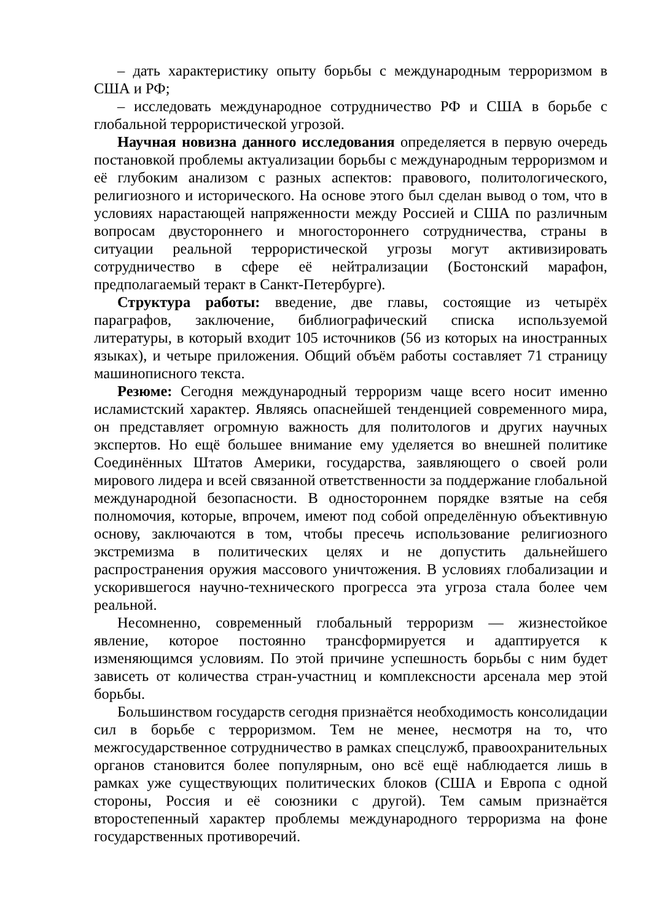– дать характеристику опыту борьбы с международным терроризмом в США и РФ;
– исследовать международное сотрудничество РФ и США в борьбе с глобальной террористической угрозой.
Научная новизна данного исследования определяется в первую очередь постановкой проблемы актуализации борьбы с международным терроризмом и её глубоким анализом с разных аспектов: правового, политологического, религиозного и исторического. На основе этого был сделан вывод о том, что в условиях нарастающей напряженности между Россией и США по различным вопросам двустороннего и многостороннего сотрудничества, страны в ситуации реальной террористической угрозы могут активизировать сотрудничество в сфере её нейтрализации (Бостонский марафон, предполагаемый теракт в Санкт-Петербурге).
Структура работы: введение, две главы, состоящие из четырёх параграфов, заключение, библиографический списка используемой литературы, в который входит 105 источников (56 из которых на иностранных языках), и четыре приложения. Общий объём работы составляет 71 страницу машинописного текста.
Резюме: Сегодня международный терроризм чаще всего носит именно исламистский характер. Являясь опаснейшей тенденцией современного мира, он представляет огромную важность для политологов и других научных экспертов. Но ещё большее внимание ему уделяется во внешней политике Соединённых Штатов Америки, государства, заявляющего о своей роли мирового лидера и всей связанной ответственности за поддержание глобальной международной безопасности. В одностороннем порядке взятые на себя полномочия, которые, впрочем, имеют под собой определённую объективную основу, заключаются в том, чтобы пресечь использование религиозного экстремизма в политических целях и не допустить дальнейшего распространения оружия массового уничтожения. В условиях глобализации и ускорившегося научно-технического прогресса эта угроза стала более чем реальной.
Несомненно, современный глобальный терроризм — жизнестойкое явление, которое постоянно трансформируется и адаптируется к изменяющимся условиям. По этой причине успешность борьбы с ним будет зависеть от количества стран-участниц и комплексности арсенала мер этой борьбы.
Большинством государств сегодня признаётся необходимость консолидации сил в борьбе с терроризмом. Тем не менее, несмотря на то, что межгосударственное сотрудничество в рамках спецслужб, правоохранительных органов становится более популярным, оно всё ещё наблюдается лишь в рамках уже существующих политических блоков (США и Европа с одной стороны, Россия и её союзники с другой). Тем самым признаётся второстепенный характер проблемы международного терроризма на фоне государственных противоречий.